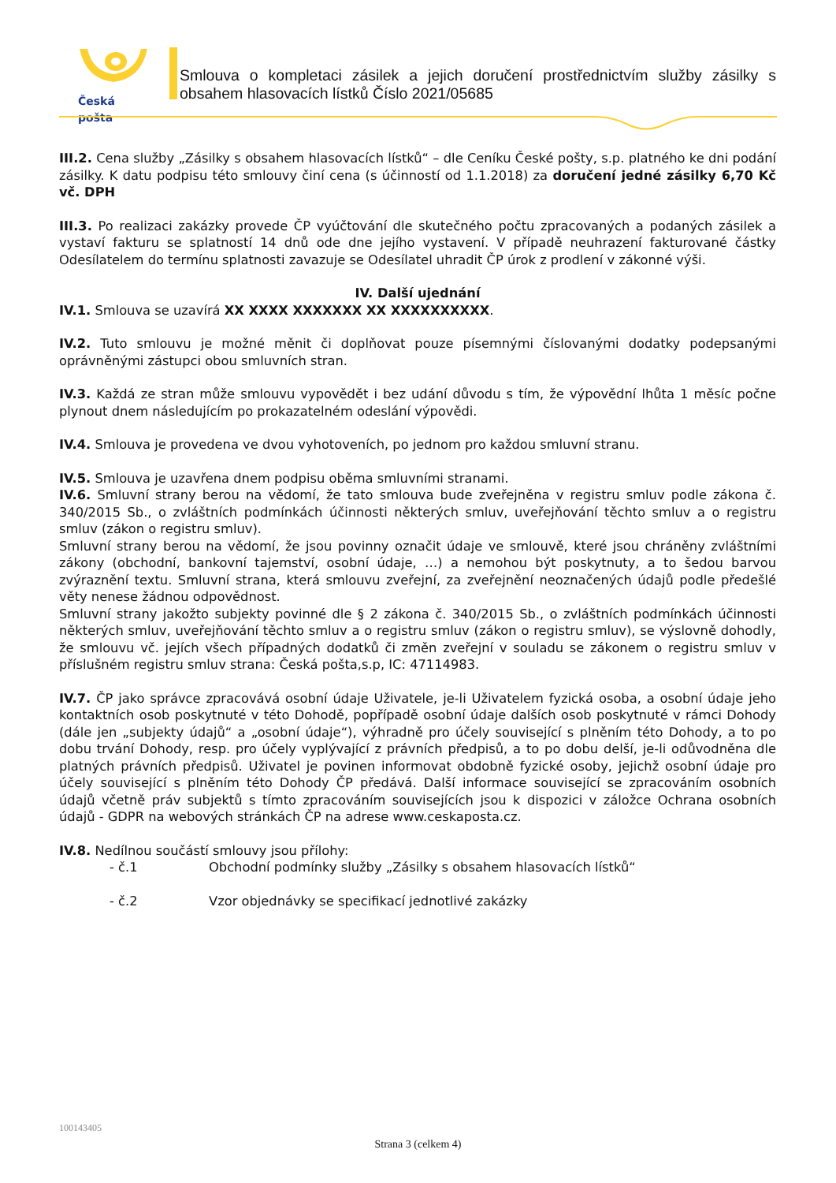Česká pošta
Smlouva o kompletaci zásilek a jejich doručení prostřednictvím služby zásilky s obsahem hlasovacích lístků Číslo 2021/05685
III.2. Cena služby „Zásilky s obsahem hlasovacích lístků“ – dle Ceníku České pošty, s.p. platného ke dni podání zásilky. K datu podpisu této smlouvy činí cena (s účinností od 1.1.2018) za doručení jedné zásilky 6,70 Kč vč. DPH
III.3. Po realizaci zakázky provede ČP vyúčtování dle skutečného počtu zpracovaných a podaných zásilek a vystaví fakturu se splatností 14 dnů ode dne jejího vystavení. V případě neuhrazení fakturované částky Odesílatelem do termínu splatnosti zavazuje se Odesílatel uhradit ČP úrok z prodlení v zákonné výši.
IV. Další ujednání
IV.1. Smlouva se uzavírá XX XXXX XXXXXXX XX XXXXXXXXXX.
IV.2. Tuto smlouvu je možné měnit či doplňovat pouze písemnými číslovanými dodatky podepsanými oprávněnými zástupci obou smluvních stran.
IV.3. Každá ze stran může smlouvu vypovědět i bez udání důvodu s tím, že výpovědní lhůta 1 měsíc počne plynout dnem následujícím po prokazatelném odeslání výpovědi.
IV.4. Smlouva je provedena ve dvou vyhotoveních, po jednom pro každou smluvní stranu.
IV.5. Smlouva je uzavřena dnem podpisu oběma smluvními stranami.
IV.6. Smluvní strany berou na vědomí, že tato smlouva bude zveřejněna v registru smluv podle zákona č. 340/2015 Sb., o zvláštních podmínkách účinnosti některých smluv, uveřejňování těchto smluv a o registru smluv (zákon o registru smluv).
Smluvní strany berou na vědomí, že jsou povinny označit údaje ve smlouvě, které jsou chráněny zvláštními zákony (obchodní, bankovní tajemství, osobní údaje, …) a nemohou být poskytnuty, a to šedou barvou zvýraznění textu. Smluvní strana, která smlouvu zveřejní, za zveřejnění neoznačených údajů podle předešlé věty nenese žádnou odpovědnost.
Smluvní strany jakožto subjekty povinné dle § 2 zákona č. 340/2015 Sb., o zvláštních podmínkách účinnosti některých smluv, uveřejňování těchto smluv a o registru smluv (zákon o registru smluv), se výslovně dohodly, že smlouvu vč. jejích všech případných dodatků či změn zveřejní v souladu se zákonem o registru smluv v příslušném registru smluv strana: Česká pošta,s.p, IC: 47114983.
IV.7. ČP jako správce zpracovává osobní údaje Uživatele, je-li Uživatelem fyzická osoba, a osobní údaje jeho kontaktních osob poskytnuté v této Dohodě, popřípadě osobní údaje dalších osob poskytnuté v rámci Dohody (dále jen „subjekty údajů“ a „osobní údaje“), výhradně pro účely související s plněním této Dohody, a to po dobu trvání Dohody, resp. pro účely vyplývající z právních předpisů, a to po dobu delší, je-li odůvodněna dle platných právních předpisů. Uživatel je povinen informovat obdobně fyzické osoby, jejichž osobní údaje pro účely související s plněním této Dohody ČP předává. Další informace související se zpracováním osobních údajů včetně práv subjektů s tímto zpracováním souvisejících jsou k dispozici v záložce Ochrana osobních údajů - GDPR na webových stránkách ČP na adrese www.ceskaposta.cz.
IV.8. Nedílnou součástí smlouvy jsou přílohy:
- č.1 Obchodní podmínky služby „Zásilky s obsahem hlasovacích lístků“
- č.2 Vzor objednávky se specifikací jednotlivé zakázky
100143405
Strana 3 (celkem 4)